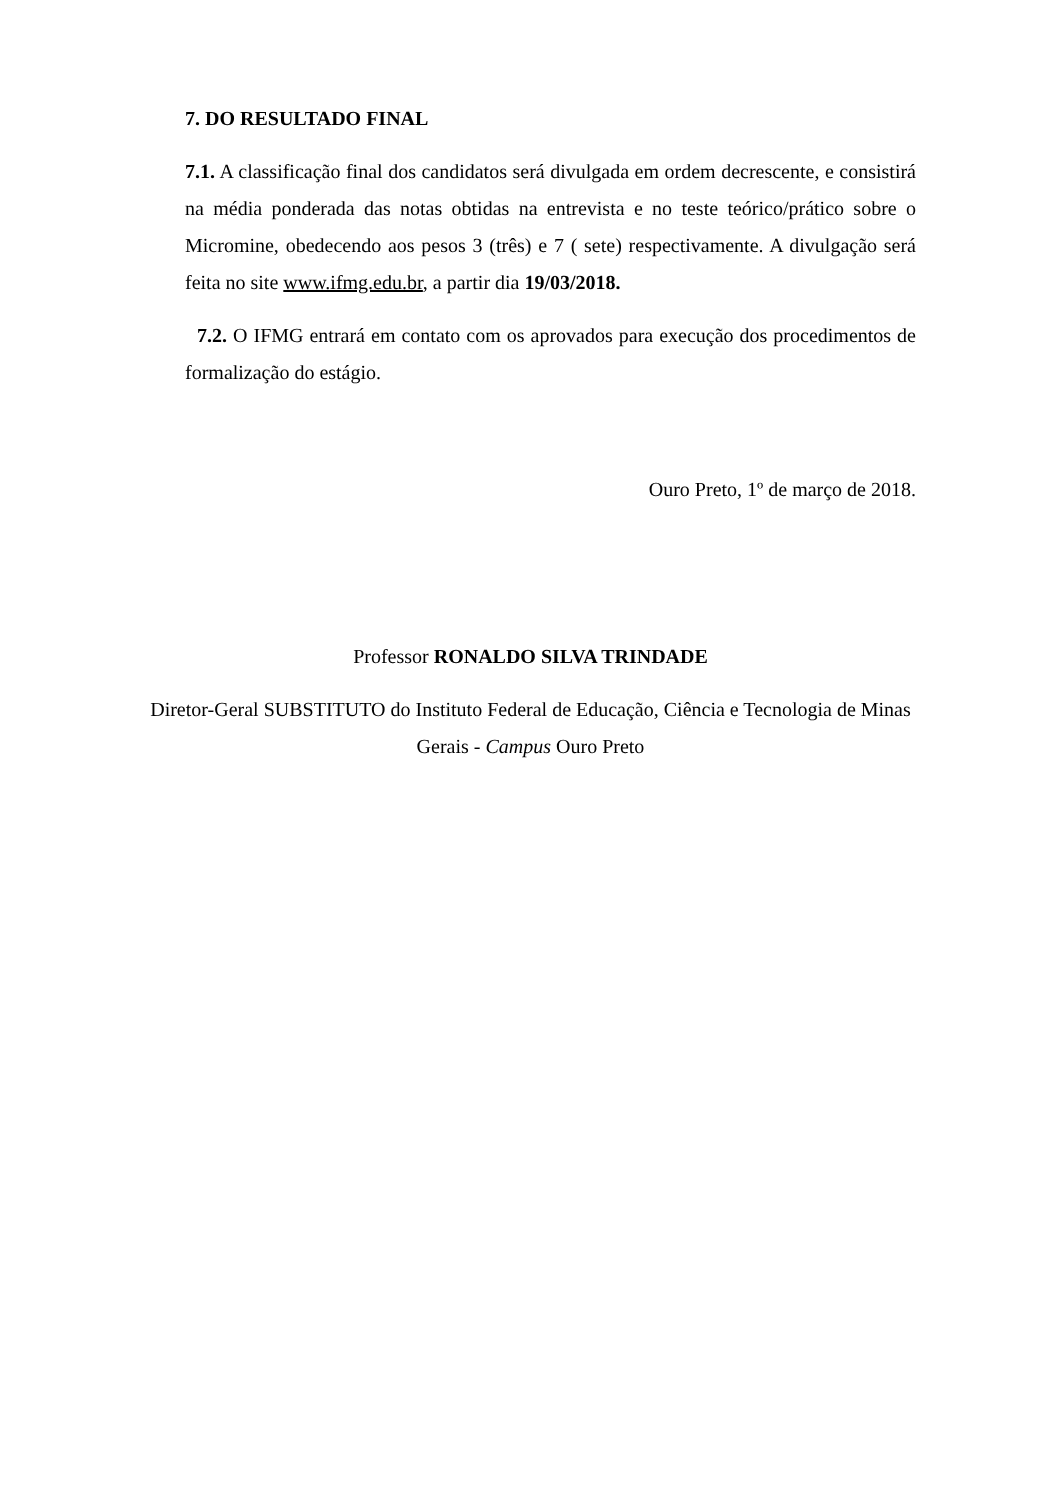7. DO RESULTADO FINAL
7.1. A classificação final dos candidatos será divulgada em ordem decrescente, e consistirá na média ponderada das notas obtidas na entrevista e no teste teórico/prático sobre o Micromine, obedecendo aos pesos 3 (três) e 7 ( sete) respectivamente. A divulgação será feita no site www.ifmg.edu.br, a partir dia 19/03/2018.
7.2. O IFMG entrará em contato com os aprovados para execução dos procedimentos de formalização do estágio.
Ouro Preto, 1º de março de 2018.
Professor RONALDO SILVA TRINDADE
Diretor-Geral SUBSTITUTO do Instituto Federal de Educação, Ciência e Tecnologia de Minas Gerais - Campus Ouro Preto